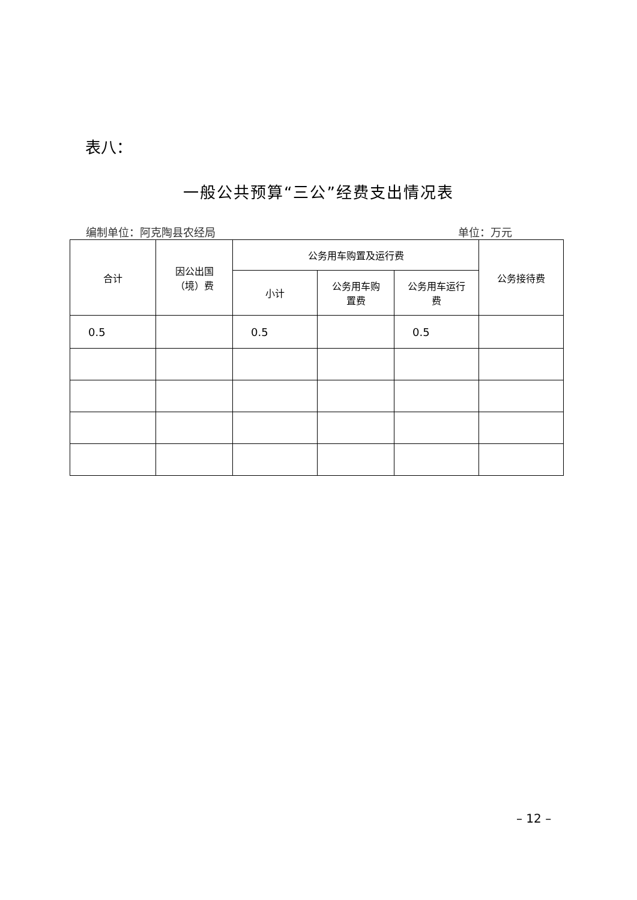表八：
一般公共预算“三公”经费支出情况表
编制单位：阿克陶县农经局 单位：万元
| 合计 | 因公出国 （境）费 | 公务用车购置及运行费 | | | 公务接待费 |
| --- | --- | --- | --- | --- | --- |
| | | 小计 | 公务用车购 置费 | 公务用车运行 费 | |
| 0.5 | | 0.5 | | 0.5 | |
– 12 –